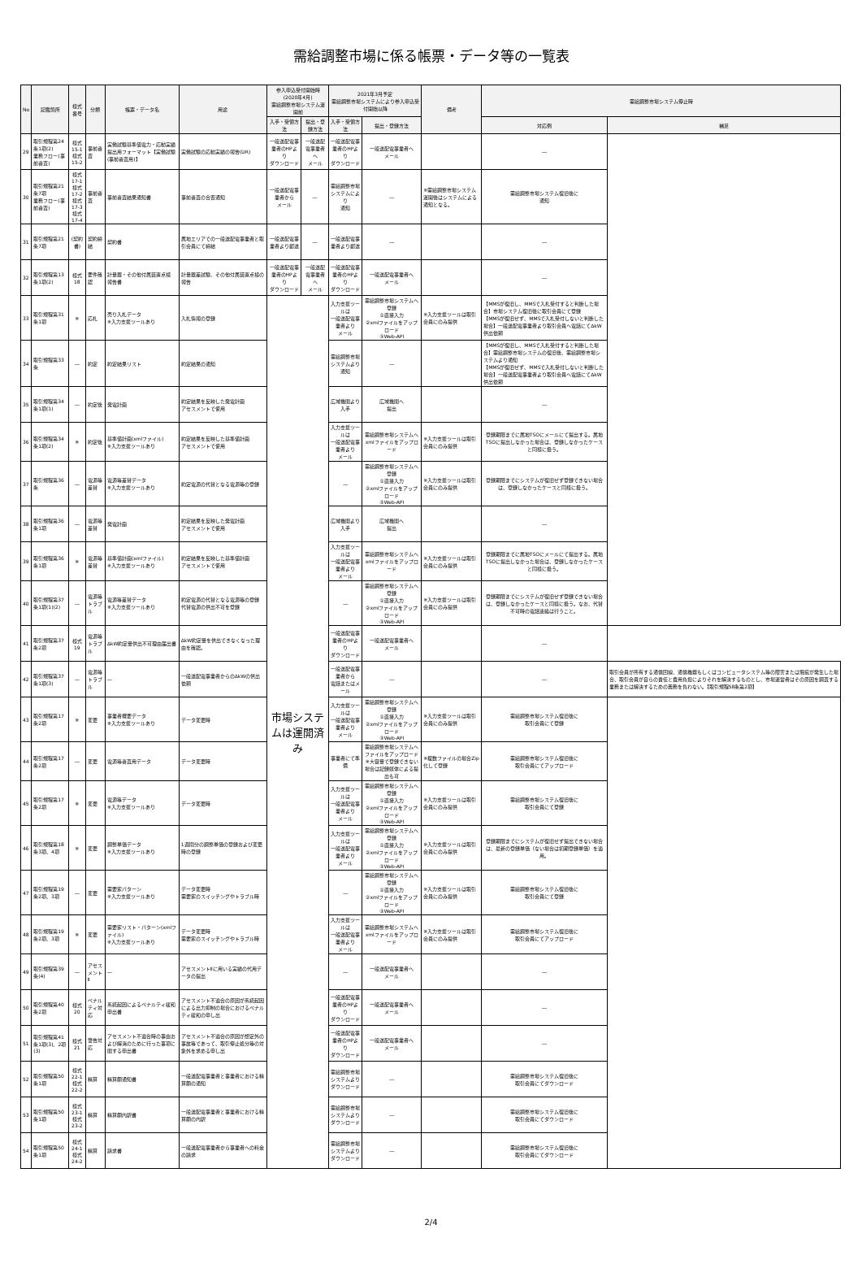需給調整市場に係る帳票・データ等の一覧表
| No | 記載箇所 | 様式番号 | 分類 | 帳票・データ名 | 用途 | 参入申込受付開始時(2020年4月) 需給調整市場システム運開前 | | 2021年3月予定 需給調整市場システムにより参入申込受付開始以降 | | 備考 | 需給調整市場システム停止時 | |
| --- | --- | --- | --- | --- | --- | --- | --- | --- | --- | --- | --- | --- |
| | | | | | | 入手・受領方法 | 提出・登録方法 | 入手・受領方法 | 提出・登録方法 | | 対応例 | 補足 |
| 29 | 取引規程第24条1項(2) 業務フロー(事前審査) | 様式15-1 様式15-2 | 事前審査 | 実働試験基準値電力・応動実績提出用フォーマット【実働試験(事前審査用)】 | 実働試験の応動実績の報告(DR) | 一般送配電事業者のHPより ダウンロード | 一般送配電事業者へ メール | 一般送配電事業者のHPより ダウンロード | 一般送配電事業者へ メール | | ― | |
| 30 | 取引規程第21条7項 業務フロー(事前審査) | 様式17-1 様式17-2 様式17-3 様式17-4 | 事前審査 | 事前審査結果通知書 | 事前審査の合否通知 | 一般送配電事業者から メール | ― | 需給調整市場システムにより 通知 | ― | ※需給調整市場システム運開後はシステムによる通知となる。 | 需給調整市場システム復旧後に 通知 | |
| 31 | 取引規程第21条7項 | (契約書) | 契約締結 | 契約書 | 属地エリアでの一般送配電事業者と取引会員にて締結 | 一般送配電事業者より郵送 | ― | 一般送配電事業者より郵送 | ― | | ― | |
| 32 | 取引規程第13条1項(2) | 様式18 | 要件確認 | 計量器・その他付属装置点検 報告書 | 計量器差試験、その他付属装置点検の報告 | 一般送配電事業者のHPより ダウンロード | 一般送配電事業者へ メール | 一般送配電事業者のHPより ダウンロード | 一般送配電事業者へ メール | | ― | |
| 33 | 取引規程第31条1項 | ※ | 応札 | 売り入札データ ※入力支援ツールあり | 入札情報の登録 | 市場システムは運開済み | | 入力支援ツールは 一般送配電事業者より メール | 需給調整市場システムへ登録 ①直接入力 ②xmlファイルをアップロード ③Web-API | ※入力支援ツールは取引会員にのみ提供 | 【MMSが復旧し、MMSで入札受付すると判断した場合】市場システム復旧後に取引会員にて登録 【MMSが復旧せず、MMSで入札受付しないと判断した場合】一般送配電事業者より取引会員へ電話にてΔkW供出依頼 | |
| 34 | 取引規程第33条 | ― | 約定 | 約定結果リスト | 約定結果の通知 | | | 需給調整市場システムより 通知 | ― | | 【MMSが復旧し、MMSで入札受付すると判断した場合】需給調整市場システムの復旧後、需給調整市場システムより通知 【MMSが復旧せず、MMSで入札受付しないと判断した場合】一般送配電事業者より取引会員へ電話にてΔkW供出依頼 | |
| 35 | 取引規程第34条1項(1) | ― | 約定後 | 発電計画 | 約定結果を反映した発電計画 アセスメントで使用 | | | 広域機関より 入手 | 広域機関へ 提出 | | ― | |
| 36 | 取引規程第34条1項(2) | ※ | 約定後 | 基準値計画(xmlファイル) ※入力支援ツールあり | 約定結果を反映した基準値計画 アセスメントで使用 | | | 入力支援ツールは 一般送配電事業者より メール | 需給調整市場システムへ xmlファイルをアップロード | ※入力支援ツールは取引会員にのみ提供 | 登録期限までに属地TSOにメールにて提出する。属地TSOに提出しなかった場合は、登録しなかったケースと同様に扱う。 | |
| 37 | 取引規程第36条 | ― | 電源等差替 | 電源等差替データ ※入力支援ツールあり | 約定電源の代替となる電源等の登録 | | | ― | 需給調整市場システムへ登録 ①直接入力 ②xmlファイルをアップロード ③Web-API | ※入力支援ツールは取引会員にのみ提供 | 登録期限までにシステムが復旧せず登録できない場合は、登録しなかったケースと同様に扱う。 | |
| 38 | 取引規程第36条1項 | ― | 電源等差替 | 発電計画 | 約定結果を反映した発電計画 アセスメントで使用 | | | 広域機関より 入手 | 広域機関へ 提出 | | ― | |
| 39 | 取引規程第36条1項 | ※ | 電源等差替 | 基準値計画(xmlファイル) ※入力支援ツールあり | 約定結果を反映した基準値計画 アセスメントで使用 | | | 入力支援ツールは 一般送配電事業者より メール | 需給調整市場システムへ xmlファイルをアップロード | ※入力支援ツールは取引会員にのみ提供 | 登録期限までに属地TSOにメールにて提出する。属地TSOに提出しなかった場合は、登録しなかったケースと同様に扱う。 | |
| 40 | 取引規程第37条1項(1)(2) | ― | 電源等トラブル | 電源等差替データ ※入力支援ツールあり | 約定電源の代替となる電源等の登録 代替電源の供出不可を登録 | | | ― | 需給調整市場システムへ登録 ①直接入力 ②xmlファイルをアップロード ③Web-API | ※入力支援ツールは取引会員にのみ提供 | 登録期限までにシステムが復旧せず登録できない場合は、登録しなかったケースと同様に扱う。なお、代替不可時の電話連絡は行うこと。 | |
| 41 | 取引規程第37条2項 | 様式19 | 電源等トラブル | ΔkW約定量供出不可理由届出書 | ΔkW約定量を供出できなくなった理由を確認。 | | | 一般送配電事業者のHPより ダウンロード | 一般送配電事業者へ メール | | ― | |
| 42 | 取引規程第37条1項(3) | ― | 電源等トラブル | ― | 一般送配電事業者からのΔkWの供出依頼 | | | 一般送配電事業者から 電話またはメール | ― | | ― | 取引会員が所有する通信回線、通信機器もしくはコンピュータシステム等の障害または瑕疵が発生した場合、取引会員が自らの責任と費用負担によりそれを解決するものとし、市場運営者はその原因を調査する業務または解決するための義務を負わない。【取引規程58条第2項】 |
| 43 | 取引規程第17条2項 | ※ | 変更 | 事業者概要データ ※入力支援ツールあり | データ変更時 | | | 入力支援ツールは 一般送配電事業者より メール | 需給調整市場システムへ登録 ①直接入力 ②xmlファイルをアップロード ③Web-API | ※入力支援ツールは取引会員にのみ提供 | 需給調整市場システム復旧後に 取引会員にて登録 | |
| 44 | 取引規程第17条2項 | ― | 変更 | 電源等審査用データ | データ変更時 | | | 事業者にて準備 | 需給調整市場システムへ ファイルをアップロード ※大容量で登録できない場合は記録媒体による提出も可 | ※複数ファイルの場合Zip化して登録 | 需給調整市場システム復旧後に 取引会員にてアップロード | |
| 45 | 取引規程第17条2項 | ※ | 変更 | 電源等データ ※入力支援ツールあり | データ変更時 | | | 入力支援ツールは 一般送配電事業者より メール | 需給調整市場システムへ登録 ①直接入力 ②xmlファイルをアップロード ③Web-API | ※入力支援ツールは取引会員にのみ提供 | 需給調整市場システム復旧後に 取引会員にて登録 | |
| 46 | 取引規程第18条3項、4項 | ※ | 変更 | 調整単価データ ※入力支援ツールあり | 1週間分の調整単価の登録および変更時の登録 | | | 入力支援ツールは 一般送配電事業者より メール | 需給調整市場システムへ登録 ①直接入力 ②xmlファイルをアップロード ③Web-API | ※入力支援ツールは取引会員にのみ提供 | 登録期限までにシステムが復旧せず提出できない場合は、最新の登録単価（ない場合は初期登録単価）を適用。 | |
| 47 | 取引規程第19条2項、3項 | ― | 変更 | 需要家パターン ※入力支援ツールあり | データ変更時 需要家のスイッチングやトラブル時 | | | ― | 需給調整市場システムへ登録 ①直接入力 ②xmlファイルをアップロード ③Web-API | ※入力支援ツールは取引会員にのみ提供 | 需給調整市場システム復旧後に 取引会員にて登録 | |
| 48 | 取引規程第19条2項、3項 | ※ | 変更 | 需要家リスト・パターン(xmlファイル) ※入力支援ツールあり | データ変更時 需要家のスイッチングやトラブル時 | | | 入力支援ツールは 一般送配電事業者より メール | 需給調整市場システムへ xmlファイルをアップロード | ※入力支援ツールは取引会員にのみ提供 | 需給調整市場システム復旧後に 取引会員にてアップロード | |
| 49 | 取引規程第39条(4) | ― | アセスメントⅡ | ― | アセスメントⅡに用いる実績の代用データの提出 | | | ― | 一般送配電事業者へ メール | | ― | |
| 50 | 取引規程第40条2項 | 様式20 | ペナルティ対応 | 系統起因によるペナルティ緩和申出書 | アセスメント不適合の原因が系統起因による出力抑制の場合におけるペナルティ緩和の申し出 | | | 一般送配電事業者のHPより ダウンロード | 一般送配電事業者へ メール | | ― | |
| 51 | 取引規程第41条1項(3)、2項(3) | 様式21 | 警告対応 | アセスメント不適合時の事由および解消のために行った事項に関する申出書 | アセスメント不適合の原因が想定外の事故等であって、取引停止処分等の対象外を求める申し出 | | | 一般送配電事業者のHPより ダウンロード | 一般送配電事業者へ メール | | ― | |
| 52 | 取引規程第50条1項 | 様式22-1 様式22-2 | 精算 | 精算額通知書 | 一般送配電事業者と事業者における精算額の通知 | | | 需給調整市場システムより ダウンロード | ― | | 需給調整市場システム復旧後に 取引会員にてダウンロード | |
| 53 | 取引規程第50条1項 | 様式23-1 様式23-2 | 精算 | 精算額内訳書 | 一般送配電事業者と事業者における精算額の内訳 | | | 需給調整市場システムより ダウンロード | ― | | 需給調整市場システム復旧後に 取引会員にてダウンロード | |
| 54 | 取引規程第50条1項 | 様式24-1 様式24-2 | 精算 | 請求書 | 一般送配電事業者から事業者への料金の請求 | | | 需給調整市場システムより ダウンロード | ― | | 需給調整市場システム復旧後に 取引会員にてダウンロード | |
2/4